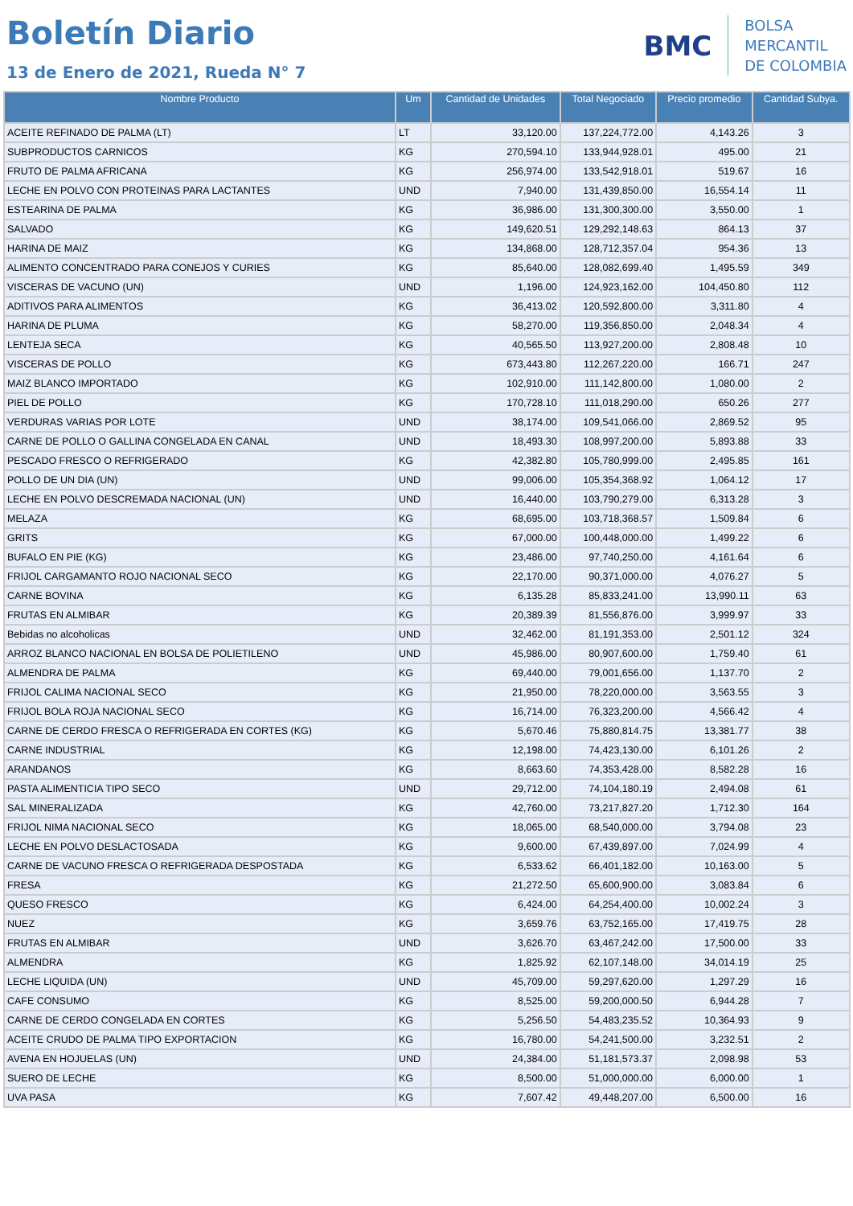Boletín Diario
13 de Enero de 2021, Rueda N° 7
BMC
BOLSA
MERCANTIL
DE COLOMBIA
| Nombre Producto | Um | Cantidad de Unidades | Total Negociado | Precio promedio | Cantidad Subya. |
| --- | --- | --- | --- | --- | --- |
| ACEITE REFINADO DE PALMA (LT) | LT | 33,120.00 | 137,224,772.00 | 4,143.26 | 3 |
| SUBPRODUCTOS CARNICOS | KG | 270,594.10 | 133,944,928.01 | 495.00 | 21 |
| FRUTO DE PALMA AFRICANA | KG | 256,974.00 | 133,542,918.01 | 519.67 | 16 |
| LECHE EN POLVO CON PROTEINAS PARA LACTANTES | UND | 7,940.00 | 131,439,850.00 | 16,554.14 | 11 |
| ESTEARINA DE PALMA | KG | 36,986.00 | 131,300,300.00 | 3,550.00 | 1 |
| SALVADO | KG | 149,620.51 | 129,292,148.63 | 864.13 | 37 |
| HARINA DE MAIZ | KG | 134,868.00 | 128,712,357.04 | 954.36 | 13 |
| ALIMENTO CONCENTRADO PARA CONEJOS Y CURIES | KG | 85,640.00 | 128,082,699.40 | 1,495.59 | 349 |
| VISCERAS DE VACUNO (UN) | UND | 1,196.00 | 124,923,162.00 | 104,450.80 | 112 |
| ADITIVOS PARA ALIMENTOS | KG | 36,413.02 | 120,592,800.00 | 3,311.80 | 4 |
| HARINA DE PLUMA | KG | 58,270.00 | 119,356,850.00 | 2,048.34 | 4 |
| LENTEJA SECA | KG | 40,565.50 | 113,927,200.00 | 2,808.48 | 10 |
| VISCERAS DE POLLO | KG | 673,443.80 | 112,267,220.00 | 166.71 | 247 |
| MAIZ BLANCO IMPORTADO | KG | 102,910.00 | 111,142,800.00 | 1,080.00 | 2 |
| PIEL DE POLLO | KG | 170,728.10 | 111,018,290.00 | 650.26 | 277 |
| VERDURAS VARIAS POR LOTE | UND | 38,174.00 | 109,541,066.00 | 2,869.52 | 95 |
| CARNE DE POLLO O GALLINA CONGELADA EN CANAL | UND | 18,493.30 | 108,997,200.00 | 5,893.88 | 33 |
| PESCADO FRESCO O REFRIGERADO | KG | 42,382.80 | 105,780,999.00 | 2,495.85 | 161 |
| POLLO DE UN DIA (UN) | UND | 99,006.00 | 105,354,368.92 | 1,064.12 | 17 |
| LECHE EN POLVO DESCREMADA NACIONAL (UN) | UND | 16,440.00 | 103,790,279.00 | 6,313.28 | 3 |
| MELAZA | KG | 68,695.00 | 103,718,368.57 | 1,509.84 | 6 |
| GRITS | KG | 67,000.00 | 100,448,000.00 | 1,499.22 | 6 |
| BUFALO EN PIE (KG) | KG | 23,486.00 | 97,740,250.00 | 4,161.64 | 6 |
| FRIJOL CARGAMANTO ROJO NACIONAL SECO | KG | 22,170.00 | 90,371,000.00 | 4,076.27 | 5 |
| CARNE BOVINA | KG | 6,135.28 | 85,833,241.00 | 13,990.11 | 63 |
| FRUTAS EN ALMIBAR | KG | 20,389.39 | 81,556,876.00 | 3,999.97 | 33 |
| Bebidas no alcoholicas | UND | 32,462.00 | 81,191,353.00 | 2,501.12 | 324 |
| ARROZ BLANCO NACIONAL EN BOLSA DE POLIETILENO | UND | 45,986.00 | 80,907,600.00 | 1,759.40 | 61 |
| ALMENDRA DE PALMA | KG | 69,440.00 | 79,001,656.00 | 1,137.70 | 2 |
| FRIJOL CALIMA NACIONAL SECO | KG | 21,950.00 | 78,220,000.00 | 3,563.55 | 3 |
| FRIJOL BOLA ROJA NACIONAL SECO | KG | 16,714.00 | 76,323,200.00 | 4,566.42 | 4 |
| CARNE DE CERDO FRESCA O REFRIGERADA EN CORTES (KG) | KG | 5,670.46 | 75,880,814.75 | 13,381.77 | 38 |
| CARNE INDUSTRIAL | KG | 12,198.00 | 74,423,130.00 | 6,101.26 | 2 |
| ARANDANOS | KG | 8,663.60 | 74,353,428.00 | 8,582.28 | 16 |
| PASTA ALIMENTICIA TIPO SECO | UND | 29,712.00 | 74,104,180.19 | 2,494.08 | 61 |
| SAL MINERALIZADA | KG | 42,760.00 | 73,217,827.20 | 1,712.30 | 164 |
| FRIJOL NIMA NACIONAL SECO | KG | 18,065.00 | 68,540,000.00 | 3,794.08 | 23 |
| LECHE EN POLVO DESLACTOSADA | KG | 9,600.00 | 67,439,897.00 | 7,024.99 | 4 |
| CARNE DE VACUNO FRESCA O REFRIGERADA DESPOSTADA | KG | 6,533.62 | 66,401,182.00 | 10,163.00 | 5 |
| FRESA | KG | 21,272.50 | 65,600,900.00 | 3,083.84 | 6 |
| QUESO FRESCO | KG | 6,424.00 | 64,254,400.00 | 10,002.24 | 3 |
| NUEZ | KG | 3,659.76 | 63,752,165.00 | 17,419.75 | 28 |
| FRUTAS EN ALMIBAR | UND | 3,626.70 | 63,467,242.00 | 17,500.00 | 33 |
| ALMENDRA | KG | 1,825.92 | 62,107,148.00 | 34,014.19 | 25 |
| LECHE LIQUIDA (UN) | UND | 45,709.00 | 59,297,620.00 | 1,297.29 | 16 |
| CAFE CONSUMO | KG | 8,525.00 | 59,200,000.50 | 6,944.28 | 7 |
| CARNE DE CERDO CONGELADA EN CORTES | KG | 5,256.50 | 54,483,235.52 | 10,364.93 | 9 |
| ACEITE CRUDO DE PALMA TIPO EXPORTACION | KG | 16,780.00 | 54,241,500.00 | 3,232.51 | 2 |
| AVENA EN HOJUELAS (UN) | UND | 24,384.00 | 51,181,573.37 | 2,098.98 | 53 |
| SUERO DE LECHE | KG | 8,500.00 | 51,000,000.00 | 6,000.00 | 1 |
| UVA PASA | KG | 7,607.42 | 49,448,207.00 | 6,500.00 | 16 |